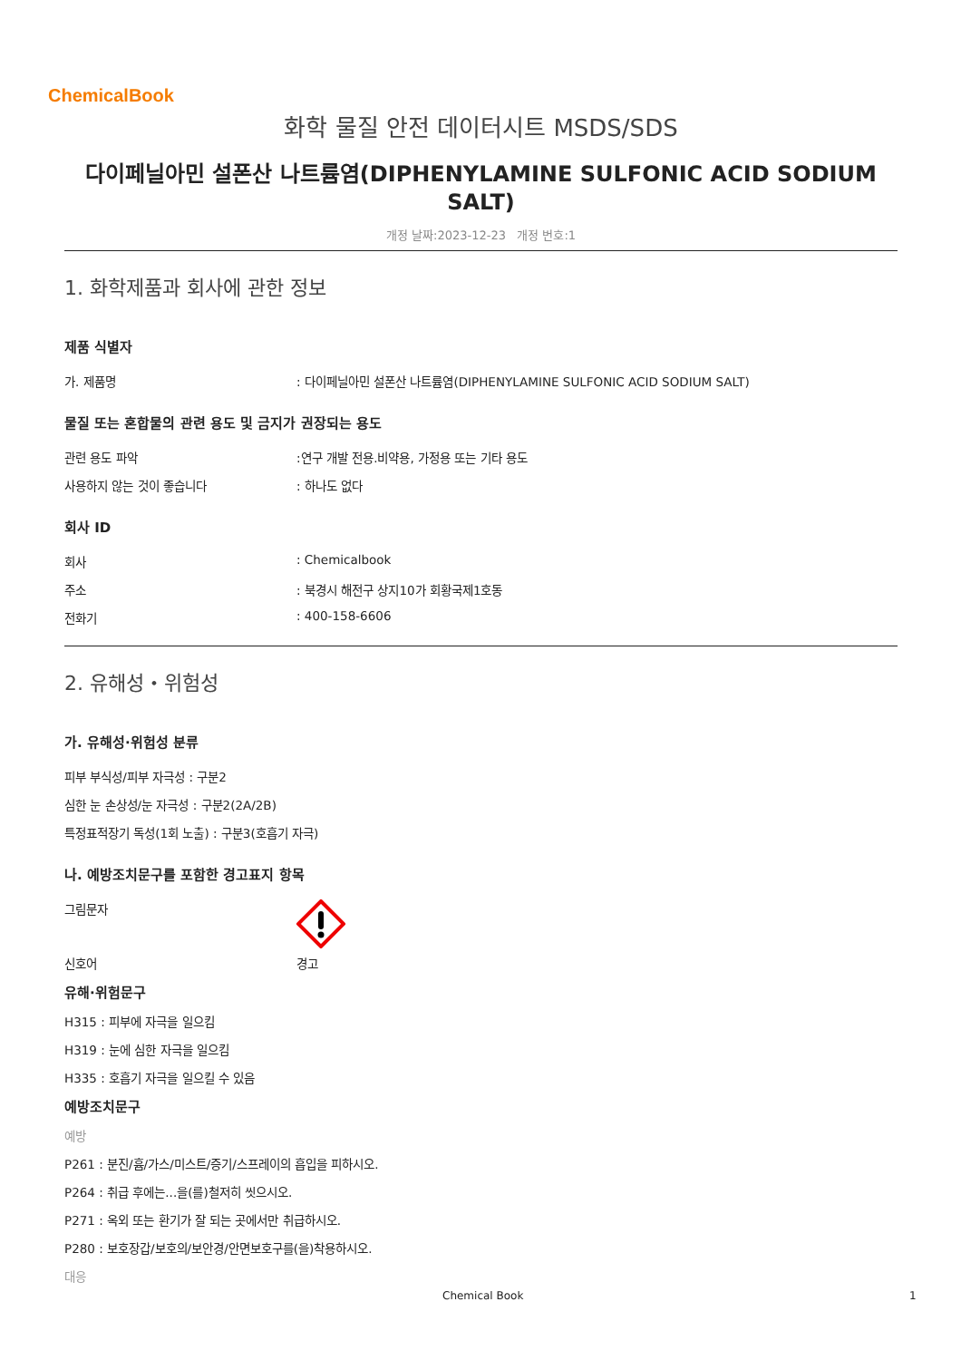ChemicalBook
화학 물질 안전 데이터시트 MSDS/SDS
다이페닐아민 설폰산 나트륨염(DIPHENYLAMINE SULFONIC ACID SODIUM SALT)
개정 날짜:2023-12-23 개정 번호:1
1. 화학제품과 회사에 관한 정보
제품 식별자
가. 제품명: 다이페닐아민 설폰산 나트륨염(DIPHENYLAMINE SULFONIC ACID SODIUM SALT)
물질 또는 혼합물의 관련 용도 및 금지가 권장되는 용도
관련 용도 파악:연구 개발 전용.비약용, 가정용 또는 기타 용도
사용하지 않는 것이 좋습니다: 하나도 없다
회사 ID
회사: Chemicalbook
주소: 북경시 해전구 상지10가 회황국제1호동
전화기: 400-158-6606
2. 유해성・위험성
가. 유해성·위험성 분류
피부 부식성/피부 자극성 : 구분2
심한 눈 손상성/눈 자극성 : 구분2(2A/2B)
특정표적장기 독성(1회 노출) : 구분3(호흡기 자극)
나. 예방조치문구를 포함한 경고표지 항목
그림문자
신호어 경고
유해·위험문구
H315 : 피부에 자극을 일으킴
H319 : 눈에 심한 자극을 일으킴
H335 : 호흡기 자극을 일으킬 수 있음
예방조치문구
예방
P261 : 분진/흄/가스/미스트/증기/스프레이의 흡입을 피하시오.
P264 : 취급 후에는...을(를)철저히 씻으시오.
P271 : 옥외 또는 환기가 잘 되는 곳에서만 취급하시오.
P280 : 보호장갑/보호의/보안경/안면보호구를(을)착용하시오.
대응
Chemical Book 1